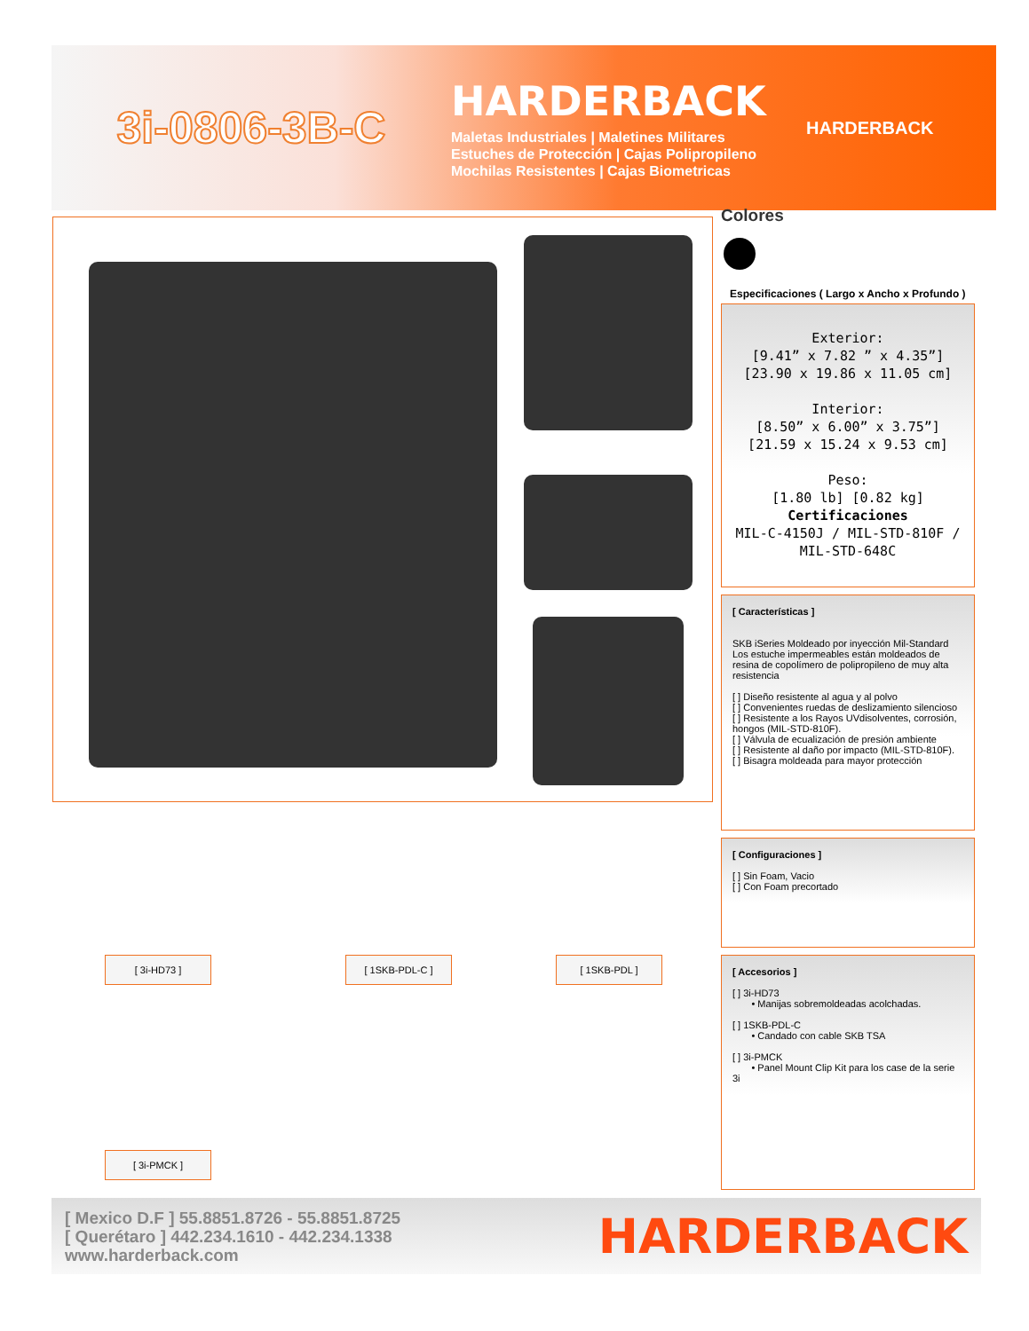3i-0806-3B-C
HARDERBACK
Maletas Industriales | Maletines Militares
Estuches de Protección | Cajas Polipropileno
Mochilas Resistentes | Cajas Biometricas
HARDERBACK
Colores
Especificaciones ( Largo x Ancho x Profundo )
Exterior:
[9.41” x 7.82 ” x 4.35”]
[23.90 x 19.86 x 11.05 cm]
Interior:
[8.50” x 6.00” x 3.75”]
[21.59 x 15.24 x 9.53 cm]
Peso:
[1.80 lb] [0.82 kg]
Certificaciones
MIL-C-4150J / MIL-STD-810F / MIL-STD-648C
[ Características ]
SKB iSeries Moldeado por inyección Mil-Standard Los estuche impermeables están moldeados de resina de copolímero de polipropileno de muy alta resistencia
[ ] Diseño resistente al agua y al polvo
[ ] Convenientes ruedas de deslizamiento silencioso
[ ] Resistente a los Rayos UVdisolventes, corrosión, hongos (MIL-STD-810F).
[ ] Válvula de ecualización de presión ambiente
[ ] Resistente al daño por impacto (MIL-STD-810F).
[ ] Bisagra moldeada para mayor protección
[ Configuraciones ]
[ ] Sin Foam, Vacio
[ ] Con Foam precortado
[ Accesorios ]
[ ] 3i-HD73
• Manijas sobremoldeadas acolchadas.
[ ] 1SKB-PDL-C
• Candado con cable SKB TSA
[ ] 3i-PMCK
• Panel Mount Clip Kit para los case de la serie 3i
[ 3i-HD73 ] [ 1SKB-PDL-C ] [ 1SKB-PDL ]
[ 3i-PMCK ]
[ Mexico D.F ] 55.8851.8726 - 55.8851.8725
[ Querétaro ] 442.234.1610 - 442.234.1338
www.harderback.com
HARDERBACK